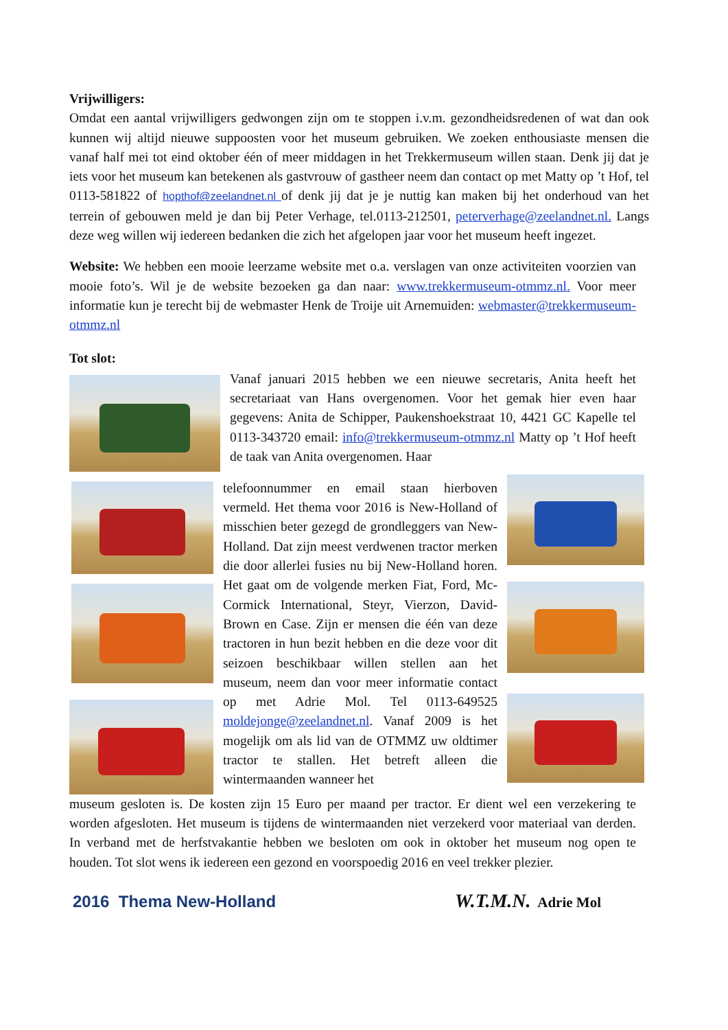Vrijwilligers:
Omdat een aantal vrijwilligers gedwongen zijn om te stoppen i.v.m. gezondheidsredenen of wat dan ook kunnen wij altijd nieuwe suppoosten voor het museum gebruiken. We zoeken enthousiaste mensen die vanaf half mei tot eind oktober één of meer middagen in het Trekkermuseum willen staan. Denk jij dat je iets voor het museum kan betekenen als gastvrouw of gastheer neem dan contact op met Matty op ’t Hof, tel 0113-581822 of hopthof@zeelandnet.nl of denk jij dat je je nuttig kan maken bij het onderhoud van het terrein of gebouwen meld je dan bij Peter Verhage, tel.0113-212501, peterverhage@zeelandnet.nl. Langs deze weg willen wij iedereen bedanken die zich het afgelopen jaar voor het museum heeft ingezet.
Website: We hebben een mooie leerzame website met o.a. verslagen van onze activiteiten voorzien van mooie foto’s. Wil je de website bezoeken ga dan naar: www.trekkermuseum-otmmz.nl. Voor meer informatie kun je terecht bij de webmaster Henk de Troije uit Arnemuiden: webmaster@trekkermuseum-otmmz.nl
Tot slot:
Vanaf januari 2015 hebben we een nieuwe secretaris, Anita heeft het secretariaat van Hans overgenomen. Voor het gemak hier even haar gegevens: Anita de Schipper, Paukenshoekstraat 10, 4421 GC Kapelle tel 0113-343720 email: info@trekkermuseum-otmmz.nl Matty op ’t Hof heeft de taak van Anita overgenomen. Haar
telefoonnummer en email staan hierboven vermeld. Het thema voor 2016 is New-Holland of misschien beter gezegd de grondleggers van New-Holland. Dat zijn meest verdwenen tractor merken die door allerlei fusies nu bij New-Holland horen. Het gaat om de volgende merken Fiat, Ford, Mc-Cormick International, Steyr, Vierzon, David-Brown en Case. Zijn er mensen die één van deze tractoren in hun bezit hebben en die deze voor dit seizoen beschikbaar willen stellen aan het museum, neem dan voor meer informatie contact op met Adrie Mol. Tel 0113-649525 moldejonge@zeelandnet.nl. Vanaf 2009 is het mogelijk om als lid van de OTMMZ uw oldtimer tractor te stallen. Het betreft alleen die wintermaanden wanneer het
museum gesloten is. De kosten zijn 15 Euro per maand per tractor. Er dient wel een verzekering te worden afgesloten. Het museum is tijdens de wintermaanden niet verzekerd voor materiaal van derden. In verband met de herfstvakantie hebben we besloten om ook in oktober het museum nog open te houden. Tot slot wens ik iedereen een gezond en voorspoedig 2016 en veel trekker plezier.
2016 Thema New-Holland W.T.M.N. Adrie Mol